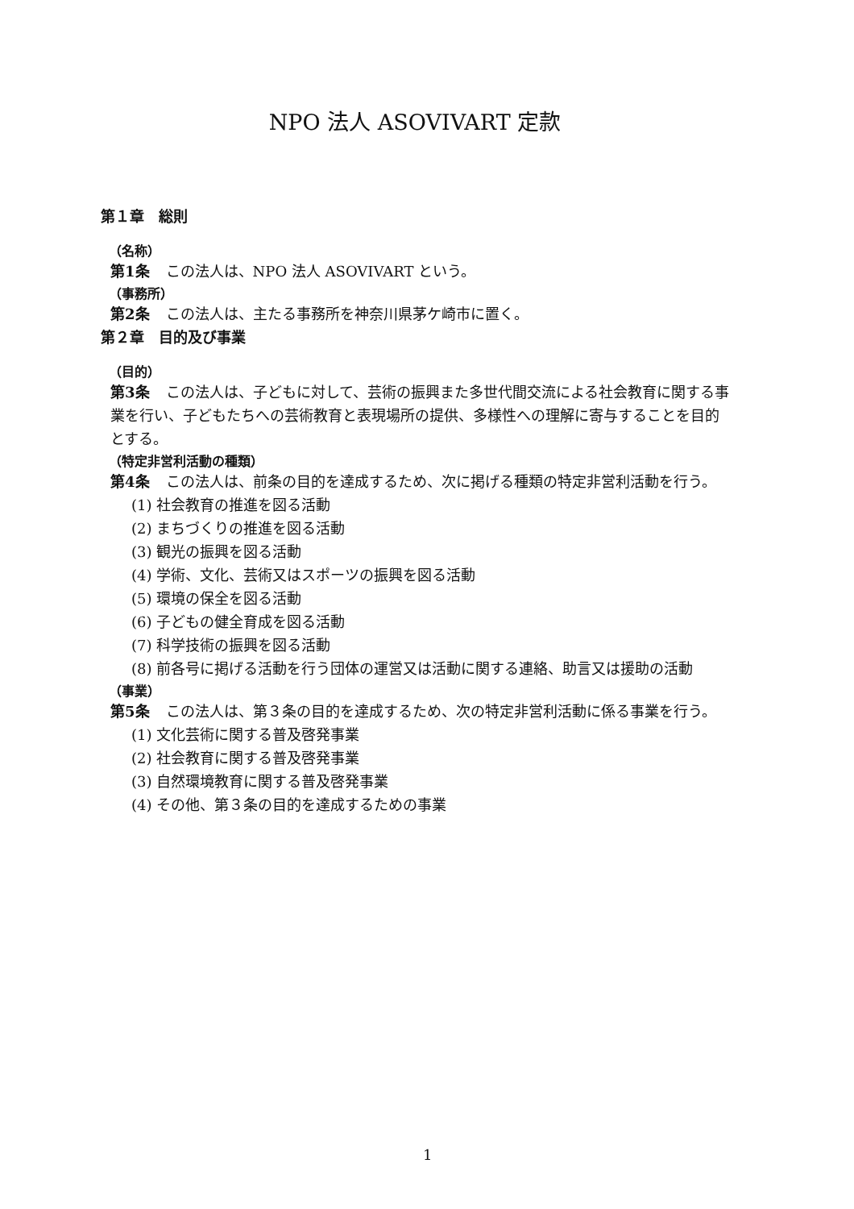NPO 法人 ASOVIVART 定款
第１章　総則
（名称）
第1条 この法人は、NPO 法人 ASOVIVART という。
（事務所）
第2条 この法人は、主たる事務所を神奈川県茅ケ崎市に置く。
第２章　目的及び事業
（目的）
第3条 この法人は、子どもに対して、芸術の振興また多世代間交流による社会教育に関する事業を行い、子どもたちへの芸術教育と表現場所の提供、多様性への理解に寄与することを目的とする。
（特定非営利活動の種類）
第4条 この法人は、前条の目的を達成するため、次に掲げる種類の特定非営利活動を行う。
(1) 社会教育の推進を図る活動
(2) まちづくりの推進を図る活動
(3) 観光の振興を図る活動
(4) 学術、文化、芸術又はスポーツの振興を図る活動
(5) 環境の保全を図る活動
(6) 子どもの健全育成を図る活動
(7) 科学技術の振興を図る活動
(8) 前各号に掲げる活動を行う団体の運営又は活動に関する連絡、助言又は援助の活動
（事業）
第5条 この法人は、第３条の目的を達成するため、次の特定非営利活動に係る事業を行う。
(1) 文化芸術に関する普及啓発事業
(2) 社会教育に関する普及啓発事業
(3) 自然環境教育に関する普及啓発事業
(4) その他、第３条の目的を達成するための事業
1